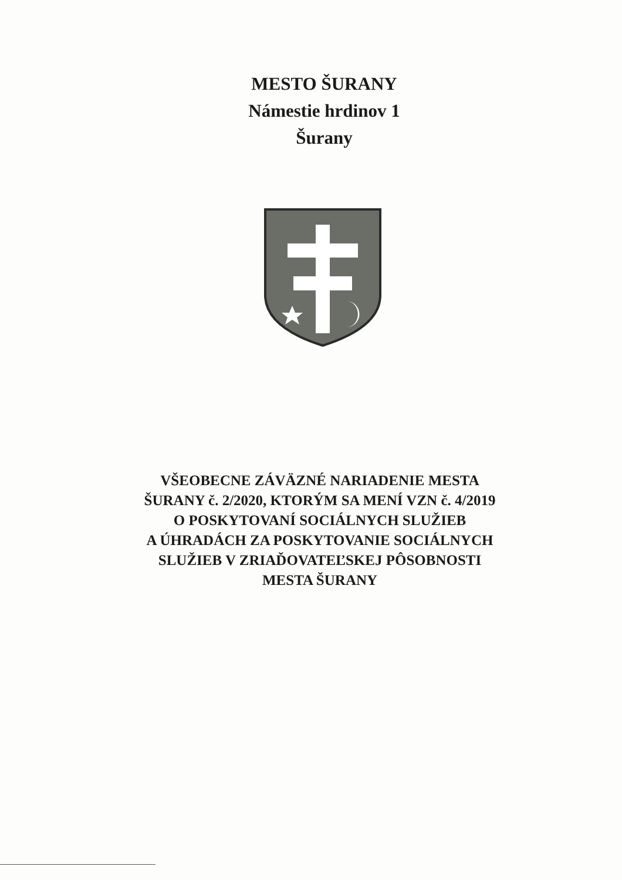MESTO ŠURANY
Námestie hrdinov 1
Šurany
VŠEOBECNE ZÁVÄZNÉ NARIADENIE MESTA
ŠURANY č. 2/2020, KTORÝM SA MENÍ VZN č. 4/2019
O POSKYTOVANÍ SOCIÁLNYCH SLUŽIEB
A ÚHRADÁCH ZA POSKYTOVANIE SOCIÁLNYCH
SLUŽIEB V ZRIAĎOVATEĽSKEJ PÔSOBNOSTI
MESTA ŠURANY